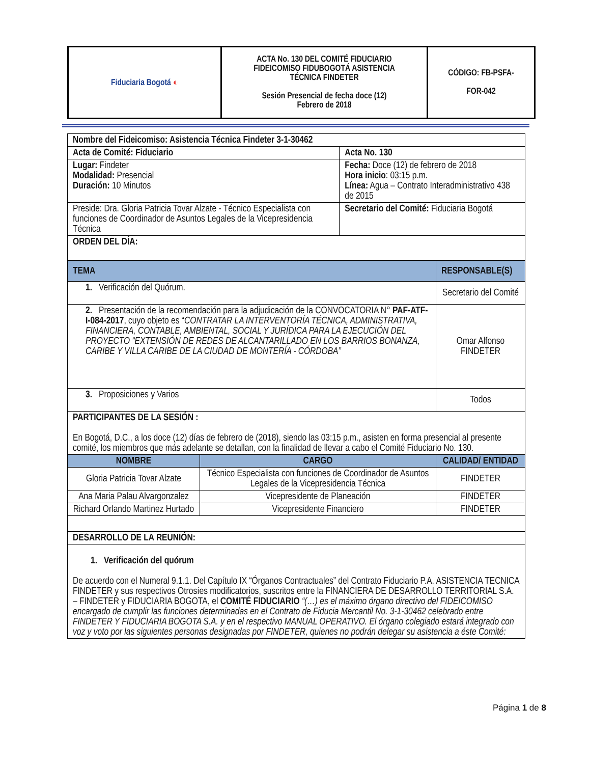| Fiduciaria Bogotá ◐ | ACTA No. 130 DEL COMITÉ FIDUCIARIO FIDEICOMISO FIDUBOGOTÁ ASISTENCIA TÉCNICA FINDETER Sesión Presencial de fecha doce (12) Febrero de 2018 | CÓDIGO: FB-PSFA- FOR-042 |
| Nombre del Fideicomiso: Asistencia Técnica Findeter 3-1-30462 | | | | |
| Acta de Comité: Fiduciario | | Acta No. 130 | | |
| Lugar: Findeter Modalidad: Presencial Duración: 10 Minutos | | Fecha: Doce (12) de febrero de 2018 Hora inicio : 03:15 p.m. Línea: Agua – Contrato Interadministrativo 438 de 2015 | | |
| Preside: Dra. Gloria Patricia Tovar Alzate - Técnico Especialista con funciones de Coordinador de Asuntos Legales de la Vicepresidencia Técnica | | Secretario del Comité: Fiduciaria Bogotá | | |
| ORDEN DEL DÍA: | | | | |
| TEMA | | | | RESPONSABLE(S) |
| 1. Verificación del Quórum. | | | | Secretario del Comité |
| 2. Presentación de la recomendación para la adjudicación de la CONVOCATORIA N° PAF-ATF-I-084-2017 , cuyo objeto es “ CONTRATAR LA INTERVENTORÍA TÉCNICA, ADMINISTRATIVA, FINANCIERA, CONTABLE, AMBIENTAL, SOCIAL Y JURÍDICA PARA LA EJECUCIÓN DEL PROYECTO “EXTENSIÓN DE REDES DE ALCANTARILLADO EN LOS BARRIOS BONANZA, CARIBE Y VILLA CARIBE DE LA CIUDAD DE MONTERÍA - CÓRDOBA” | | | | Omar Alfonso FINDETER |
| 3. Proposiciones y Varios | | | | Todos |
| PARTICIPANTES DE LA SESIÓN : En Bogotá, D.C., a los doce (12) días de febrero de (2018), siendo las 03:15 p.m., asisten en forma presencial al presente comité, los miembros que más adelante se detallan, con la finalidad de llevar a cabo el Comité Fiduciario No. 130. | | | | |
| NOMBRE | CARGO | | CALIDAD/ ENTIDAD | |
| Gloria Patricia Tovar Alzate | Técnico Especialista con funciones de Coordinador de Asuntos Legales de la Vicepresidencia Técnica | | FINDETER | |
| Ana Maria Palau Alvargonzalez | Vicepresidente de Planeación | | FINDETER | |
| Richard Orlando Martinez Hurtado | Vicepresidente Financiero | | FINDETER | |
| DESARROLLO DE LA REUNIÓN: | | | | |
| 1. Verificación del quórum De acuerdo con el Numeral 9.1.1. Del Capítulo IX “Órganos Contractuales” del Contrato Fiduciario P.A. ASISTENCIA TECNICA FINDETER y sus respectivos Otrosíes modificatorios, suscritos entre la FINANCIERA DE DESARROLLO TERRITORIAL S.A. – FINDETER y FIDUCIARIA BOGOTA, el COMITÉ FIDUCIARIO “(…) es el máximo órgano directivo del FIDEICOMISO encargado de cumplir las funciones determinadas en el Contrato de Fiducia Mercantil No. 3-1-30462 celebrado entre FINDETER Y FIDUCIARIA BOGOTA S.A. y en el respectivo MANUAL OPERATIVO. El órgano colegiado estará integrado con voz y voto por las siguientes personas designadas por FINDETER, quienes no podrán delegar su asistencia a éste Comité: | | | | |
Página 1 de 8